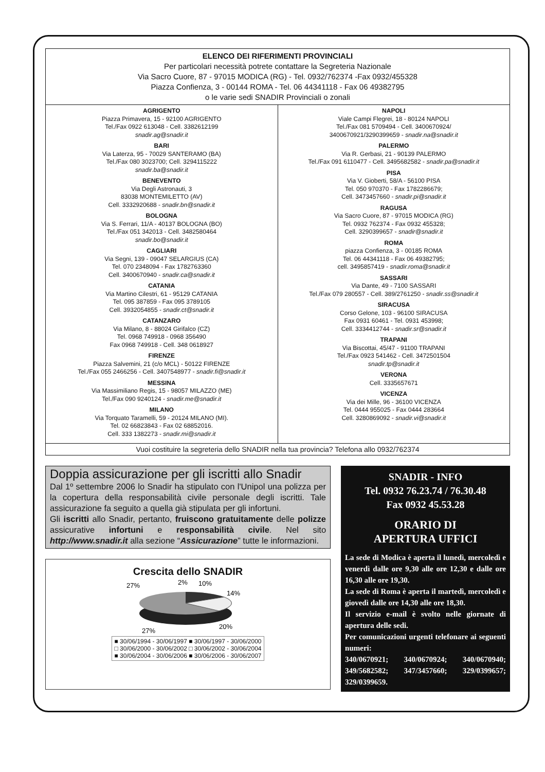ELENCO DEI RIFERIMENTI PROVINCIALI
Per particolari necessità potrete contattare la Segreteria Nazionale
Via Sacro Cuore, 87 - 97015 MODICA (RG) - Tel. 0932/762374 -Fax 0932/455328
Piazza Confienza, 3 - 00144 ROMA - Tel. 06 44341118 - Fax 06 49382795
o le varie sedi SNADIR Provinciali o zonali
AGRIGENTO
Piazza Primavera, 15 - 92100 AGRIGENTO
Tel./Fax 0922 613048 - Cell. 3382612199
snadir.ag@snadir.it
BARI
Via Laterza, 95 - 70029 SANTERAMO (BA)
Tel./Fax 080 3023700; Cell. 3294115222
snadir.ba@snadir.it
BENEVENTO
Via Degli Astronauti, 3
83038 MONTEMILETTO (AV)
Cell. 3332920688 - snadir.bn@snadir.it
BOLOGNA
Via S. Ferrari, 11/A - 40137 BOLOGNA (BO)
Tel./Fax 051 342013 - Cell. 3482580464
snadir.bo@snadir.it
CAGLIARI
Via Segni, 139 - 09047 SELARGIUS (CA)
Tel. 070 2348094 - Fax 1782763360
Cell. 3400670940 - snadir.ca@snadir.it
CATANIA
Via Martino Cilestri, 61 - 95129 CATANIA
Tel. 095 387859 - Fax 095 3789105
Cell. 3932054855 - snadir.ct@snadir.it
CATANZARO
Via Milano, 8 - 88024 Girifalco (CZ)
Tel. 0968 749918 - 0968 356490
Fax 0968 749918 - Cell. 348 0618927
FIRENZE
Piazza Salvemini, 21 (c/o MCL) - 50122 FIRENZE
Tel./Fax 055 2466256 - Cell. 3407548977 - snadir.fi@snadir.it
MESSINA
Via Massimiliano Regis, 15 - 98057 MILAZZO (ME)
Tel./Fax 090 9240124 - snadir.me@snadir.it
MILANO
Via Torquato Taramelli, 59 - 20124 MILANO (MI).
Tel. 02 66823843 - Fax 02 68852016.
Cell. 333 1382273 - snadir.mi@snadir.it
NAPOLI
Viale Campi Flegrei, 18 - 80124 NAPOLI
Tel./Fax 081 5709494 - Cell. 3400670924/
3400670921/3290399659 - snadir.na@snadir.it
PALERMO
Via R. Gerbasi, 21 - 90139 PALERMO
Tel./Fax 091 6110477 - Cell. 3495682582 - snadir.pa@snadir.it
PISA
Via V. Gioberti, 58/A - 56100 PISA
Tel. 050 970370 - Fax 1782286679;
Cell. 3473457660 - snadir.pi@snadir.it
RAGUSA
Via Sacro Cuore, 87 - 97015 MODICA (RG)
Tel. 0932 762374 - Fax 0932 455328;
Cell. 3290399657 - snadir@snadir.it
ROMA
piazza Confienza, 3 - 00185 ROMA
Tel. 06 44341118 - Fax 06 49382795;
cell. 3495857419 - snadir.roma@snadir.it
SASSARI
Via Dante, 49 - 7100 SASSARI
Tel./Fax 079 280557 - Cell. 389/2761250 - snadir.ss@snadir.it
SIRACUSA
Corso Gelone, 103 - 96100 SIRACUSA
Fax 0931 60461 - Tel. 0931 453998;
Cell. 3334412744 - snadir.sr@snadir.it
TRAPANI
Via Biscottai, 45/47 - 91100 TRAPANI
Tel./Fax 0923 541462 - Cell. 3472501504
snadir.tp@snadir.it
VERONA
Cell. 3335657671
VICENZA
Via dei Mille, 96 - 36100 VICENZA
Tel. 0444 955025 - Fax 0444 283664
Cell. 3280869092 - snadir.vi@snadir.it
Vuoi costituire la segreteria dello SNADIR nella tua provincia? Telefona allo 0932/762374
Doppia assicurazione per gli iscritti allo Snadir
Dal 1º settembre 2006 lo Snadir ha stipulato con l'Unipol una polizza per la copertura della responsabilità civile personale degli iscritti. Tale assicurazione fa seguito a quella già stipulata per gli infortuni.
Gli iscritti allo Snadir, pertanto, fruiscono gratuitamente delle polizze assicurative infortuni e responsabilità civile. Nel sito http://www.snadir.it alla sezione “Assicurazione” tutte le informazioni.
Crescita dello SNADIR
27%
2%
10%
14%
20%
27%
■ 30/06/1994 - 30/06/1997 ■ 30/06/1997 - 30/06/2000
□ 30/06/2000 - 30/06/2002 □ 30/06/2002 - 30/06/2004
■ 30/06/2004 - 30/06/2006 ■ 30/06/2006 - 30/06/2007
SNADIR - INFO
Tel. 0932 76.23.74 / 76.30.48
Fax 0932 45.53.28
ORARIO DI
APERTURA UFFICI
La sede di Modica è aperta il lunedì, mercoledì e venerdì dalle ore 9,30 alle ore 12,30 e dalle ore 16,30 alle ore 19,30.
La sede di Roma è aperta il martedì, mercoledì e giovedì dalle ore 14,30 alle ore 18,30.
Il servizio e-mail è svolto nelle giornate di apertura delle sedi.
Per comunicazioni urgenti telefonare ai seguenti numeri:
340/0670921; 340/0670924; 340/0670940; 349/5682582; 347/3457660; 329/0399657; 329/0399659.